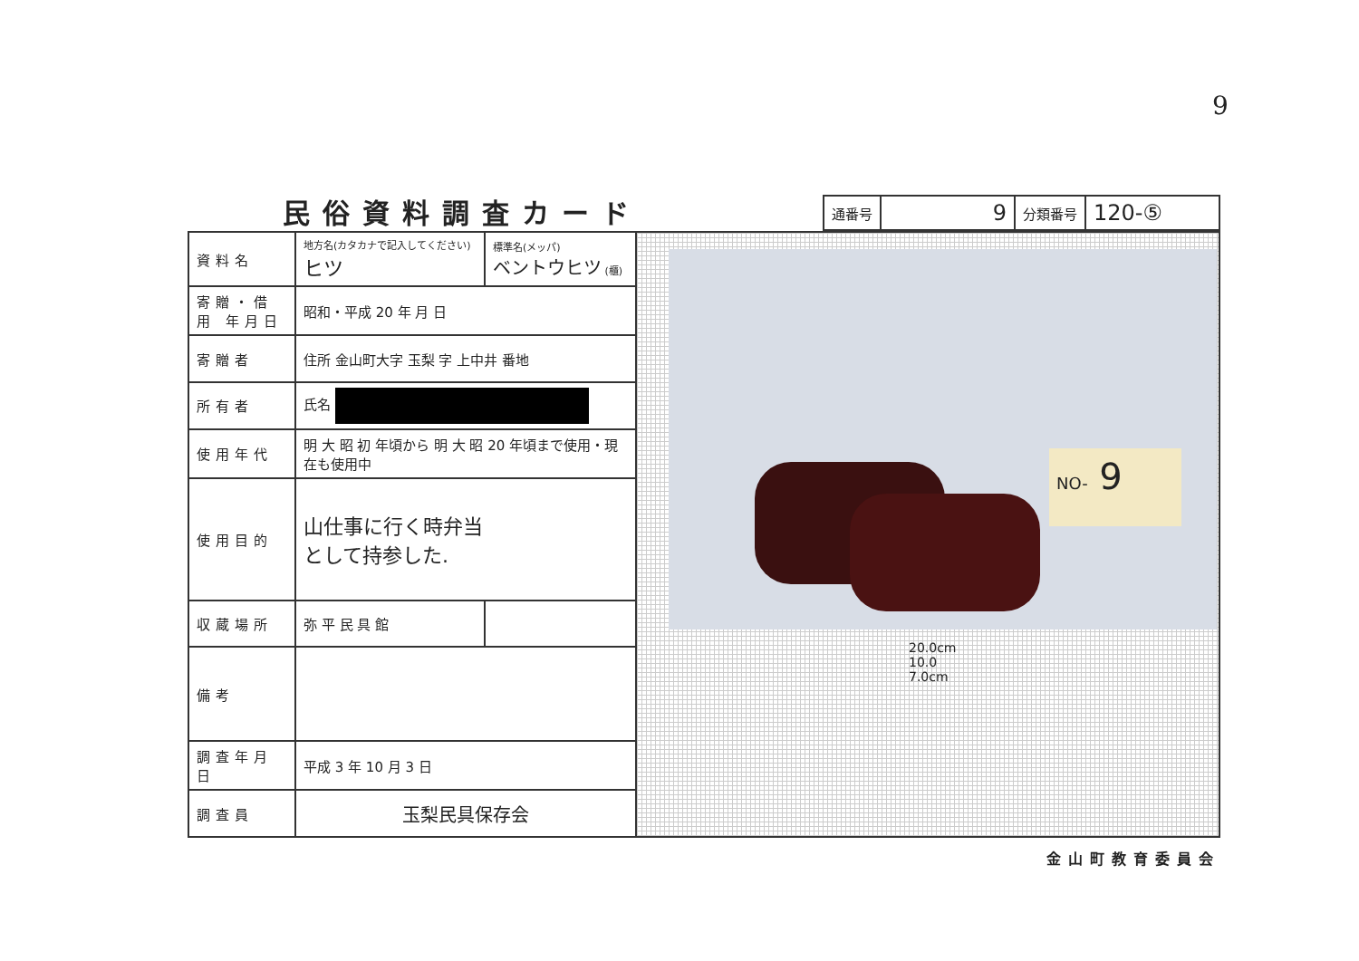9
民俗資料調査カード
| 通番号 | 9 | 分類番号 | 120-⑤ |
| 資料名 | 地方名(カタカナで記入してください) ヒツ | 標準名(メッパ) ベントウヒツ (櫃) |
| 寄贈・借用 年月日 | 昭和・平成 20 年 月 日 | |
| 寄贈者 | 住所 金山町大字 玉梨 字 上中井 番地 | |
| 所有者 | 氏名 | |
| 使用年代 | 明 大 昭 初 年頃から 明 大 昭 20 年頃まで使用・現在も使用中 | |
| 使用目的 | 山仕事に行く時弁当 として持参した. | |
| 収蔵場所 | 弥 平 民 具 館 | |
| 備考 | | |
| 調査年月日 | 平成 3 年 10 月 3 日 | |
| 調査員 | 玉梨民具保存会 | |
NO- 9
20.0cm
10.0
7.0cm
金山町教育委員会